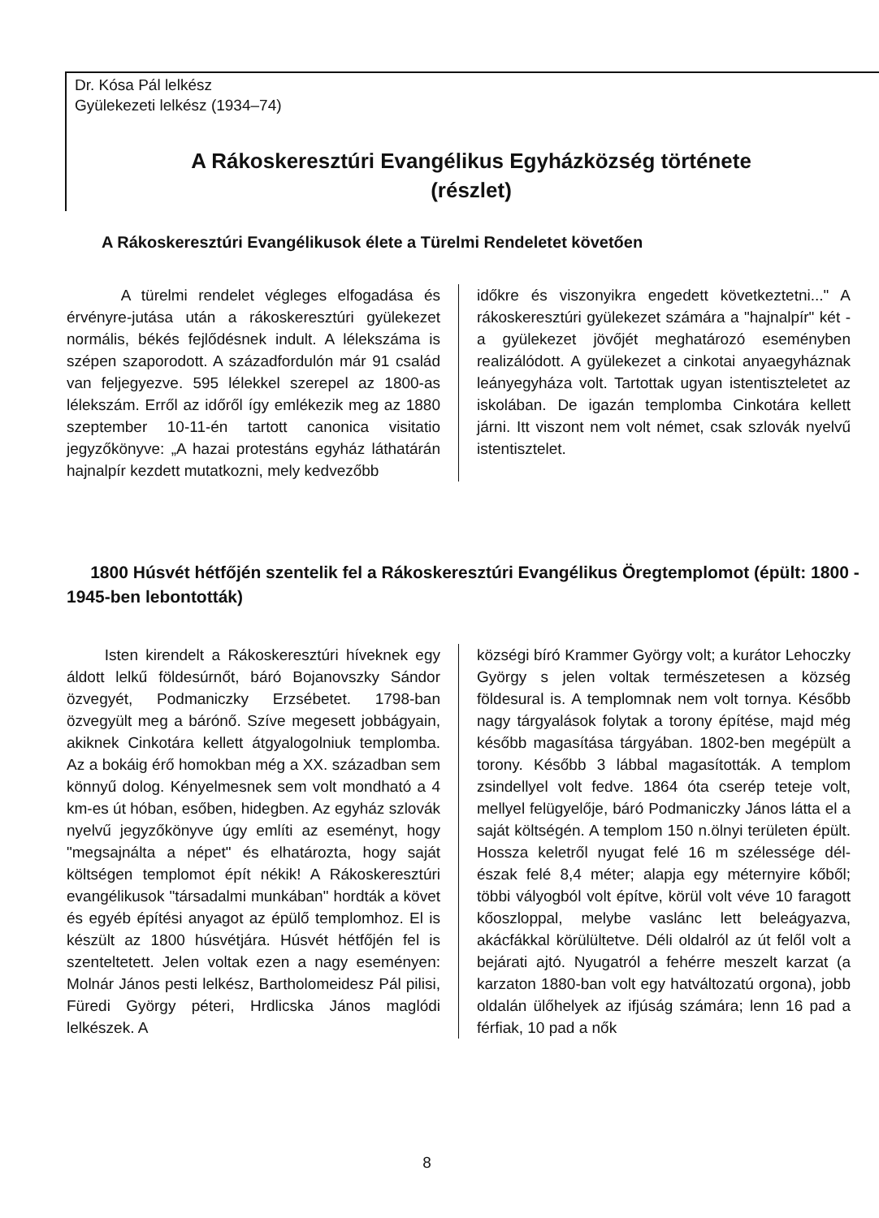Dr. Kósa Pál lelkész
Gyülekezeti lelkész (1934–74)
A Rákoskeresztúri Evangélikus Egyházközség története
(részlet)
A Rákoskeresztúri Evangélikusok élete a Türelmi Rendeletet követően
A türelmi rendelet végleges elfogadása és érvényre-jutása után a rákoskeresztúri gyülekezet normális, békés fejlődésnek indult. A lélekszáma is szépen szaporodott. A századfordulón már 91 család van feljegyezve. 595 lélekkel szerepel az 1800-as lélekszám. Erről az időről így emlékezik meg az 1880 szeptember 10-11-én tartott canonica visitatio jegyzőkönyve: „A hazai protestáns egyház láthatárán hajnalpír kezdett mutatkozni, mely kedvezőbb
időkre és viszonyikra engedett következtetni..." A rákoskeresztúri gyülekezet számára a "hajnalpír" két - a gyülekezet jövőjét meghatározó eseményben realizálódott. A gyülekezet a cinkotai anyaegyháznak leányegyháza volt. Tartottak ugyan istentiszteletet az iskolában. De igazán templomba Cinkotára kellett járni. Itt viszont nem volt német, csak szlovák nyelvű istentisztelet.
1800 Húsvét hétfőjén szentelik fel a Rákoskeresztúri Evangélikus Öregtemplomot (épült: 1800 - 1945-ben lebontották)
Isten kirendelt a Rákoskeresztúri híveknek egy áldott lelkű földesúrnőt, báró Bojanovszky Sándor özvegyét, Podmaniczky Erzsébetet. 1798-ban özvegyült meg a bárónő. Szíve megesett jobbágyain, akiknek Cinkotára kellett átgyalogolniuk templomba. Az a bokáig érő homokban még a XX. században sem könnyű dolog. Kényelmesnek sem volt mondható a 4 km-es út hóban, esőben, hidegben. Az egyház szlovák nyelvű jegyzőkönyve úgy említi az eseményt, hogy "megsajnálta a népet" és elhatározta, hogy saját költségen templomot épít nékik! A Rákoskeresztúri evangélikusok "társadalmi munkában" hordták a követ és egyéb építési anyagot az épülő templomhoz. El is készült az 1800 húsvétjára. Húsvét hétfőjén fel is szenteltetett. Jelen voltak ezen a nagy eseményen: Molnár János pesti lelkész, Bartholomeidesz Pál pilisi, Füredi György péteri, Hrdlicska János maglódi lelkészek. A
községi bíró Krammer György volt; a kurátor Lehoczky György s jelen voltak természetesen a község földesural is. A templomnak nem volt tornya. Később nagy tárgyalások folytak a torony építése, majd még később magasítása tárgyában. 1802-ben megépült a torony. Később 3 lábbal magasították. A templom zsindellyel volt fedve. 1864 óta cserép teteje volt, mellyel felügyelője, báró Podmaniczky János látta el a saját költségén. A templom 150 n.ölnyi területen épült. Hossza keletről nyugat felé 16 m szélessége dél-észak felé 8,4 méter; alapja egy méternyire kőből; többi vályogból volt építve, körül volt véve 10 faragott kőoszloppal, melybe vaslánc lett beleágyazva, akácfákkal körülültetve. Déli oldalról az út felől volt a bejárati ajtó. Nyugatról a fehérre meszelt karzat (a karzaton 1880-ban volt egy hatváltozatú orgona), jobb oldalán ülőhelyek az ifjúság számára; lenn 16 pad a férfiak, 10 pad a nők
8